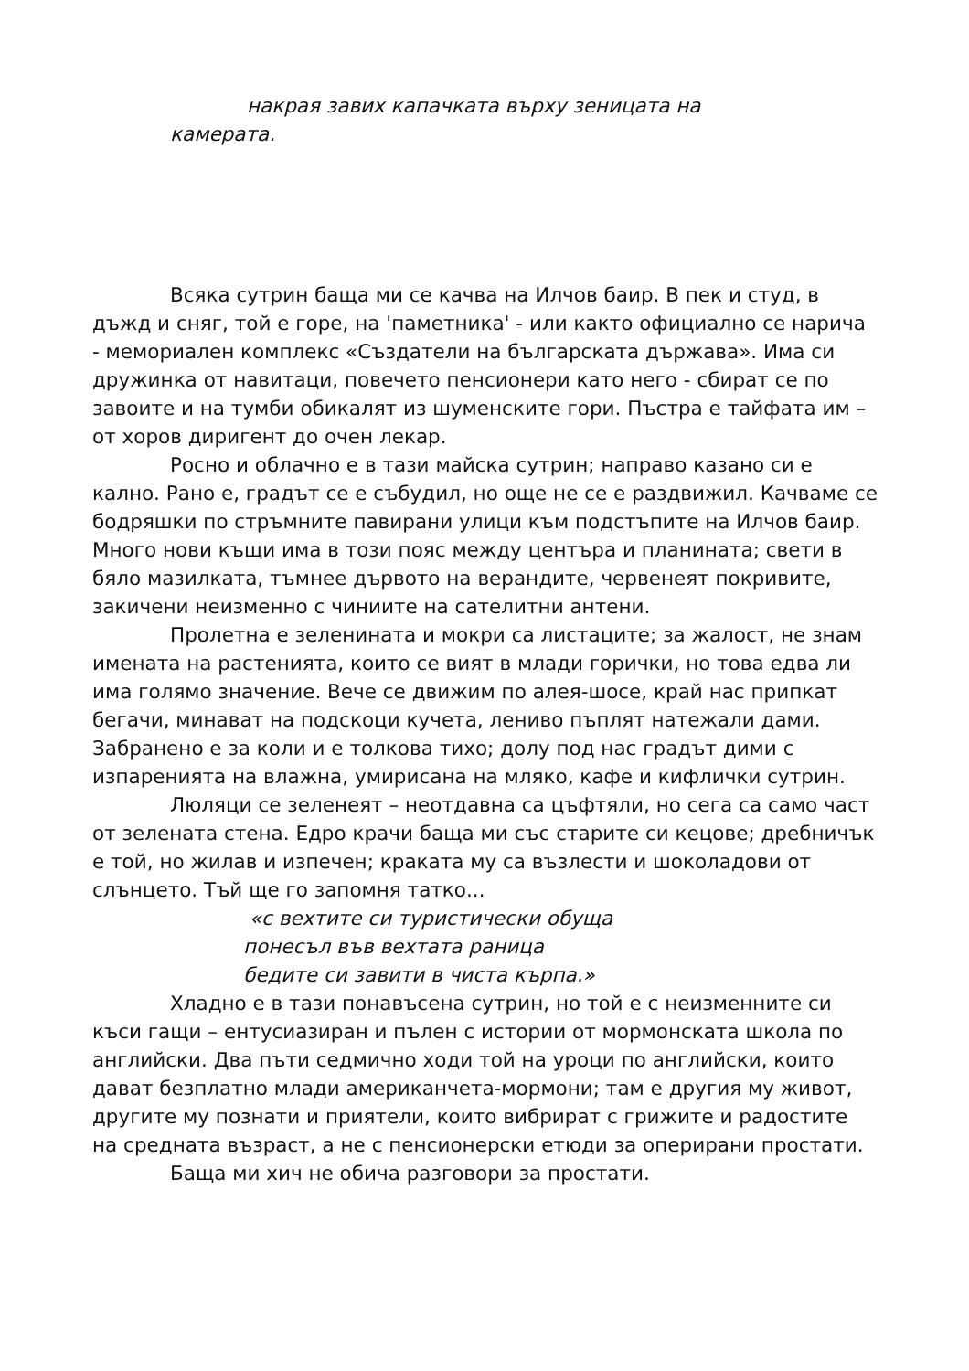накрая завих капачката върху зеницата на
камерата.
Всяка сутрин баща ми се качва на Илчов баир. В пек и студ, в дъжд и сняг, той е горе, на 'паметника' - или както официално се нарича - мемориален комплекс «Създатели на българската държава». Има си дружинка от навитаци, повечето пенсионери като него - сбират се по завоите и на тумби обикалят из шуменските гори. Пъстра е тайфата им – от хоров диригент до очен лекар.
Росно и облачно е в тази майска сутрин; направо казано си е кално. Рано е, градът се е събудил, но още не се е раздвижил. Качваме се бодряшки по стръмните павирани улици към подстъпите на Илчов баир. Много нови къщи има в този пояс между центъра и планината; свети в бяло мазилката, тъмнее дървото на верандите, червенеят покривите, закичени неизменно с чиниите на сателитни антени.
Пролетна е зеленината и мокри са листаците; за жалост, не знам имената на растенията, които се вият в млади горички, но това едва ли има голямо значение. Вече се движим по алея-шосе, край нас припкат бегачи, минават на подскоци кучета, лениво пъплят натежали дами. Забранено е за коли и е толкова тихо; долу под нас градът дими с изпаренията на влажна, умирисана на мляко, кафе и кифлички сутрин.
Люляци се зеленеят – неотдавна са цъфтяли, но сега са само част от зелената стена. Едро крачи баща ми със старите си кецове; дребничък е той, но жилав и изпечен; краката му са възлести и шоколадови от слънцето. Тъй ще го запомня татко...
«с вехтите си туристически обуща
понесъл във вехтата раница
бедите си завити в чиста кърпа.»
Хладно е в тази понавъсена сутрин, но той е с неизменните си къси гащи – ентусиазиран и пълен с истории от мормонската школа по английски. Два пъти седмично ходи той на уроци по английски, които дават безплатно млади американчета-мормони; там е другия му живот, другите му познати и приятели, които вибрират с грижите и радостите на средната възраст, а не с пенсионерски етюди за оперирани простати.
Баща ми хич не обича разговори за простати.